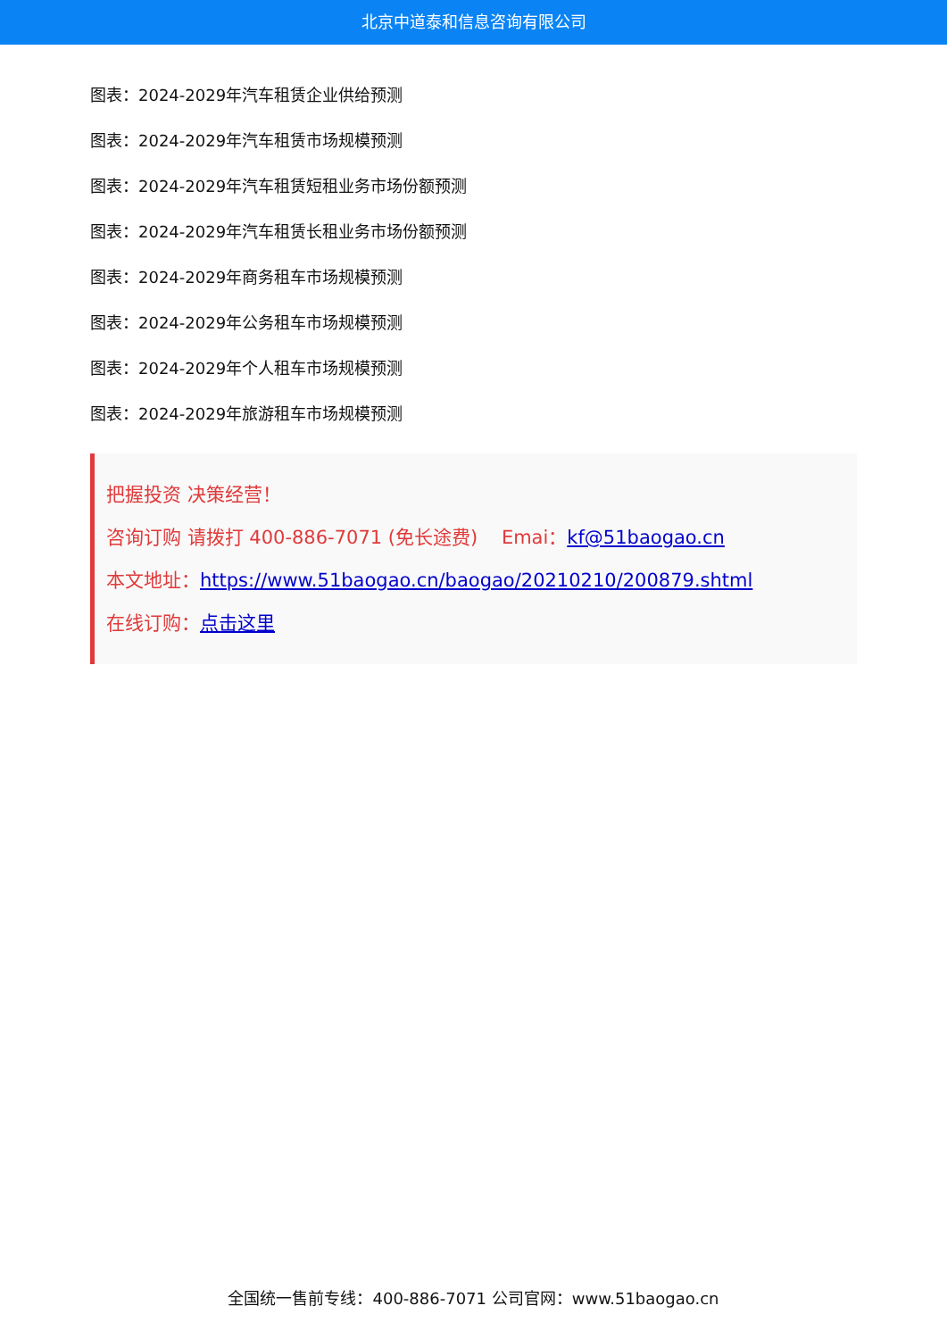北京中道泰和信息咨询有限公司
图表：2024-2029年汽车租赁企业供给预测
图表：2024-2029年汽车租赁市场规模预测
图表：2024-2029年汽车租赁短租业务市场份额预测
图表：2024-2029年汽车租赁长租业务市场份额预测
图表：2024-2029年商务租车市场规模预测
图表：2024-2029年公务租车市场规模预测
图表：2024-2029年个人租车市场规模预测
图表：2024-2029年旅游租车市场规模预测
把握投资 决策经营！
咨询订购 请拨打 400-886-7071 (免长途费) Emai：kf@51baogao.cn
本文地址：https://www.51baogao.cn/baogao/20210210/200879.shtml
在线订购：点击这里
全国统一售前专线：400-886-7071 公司官网：www.51baogao.cn